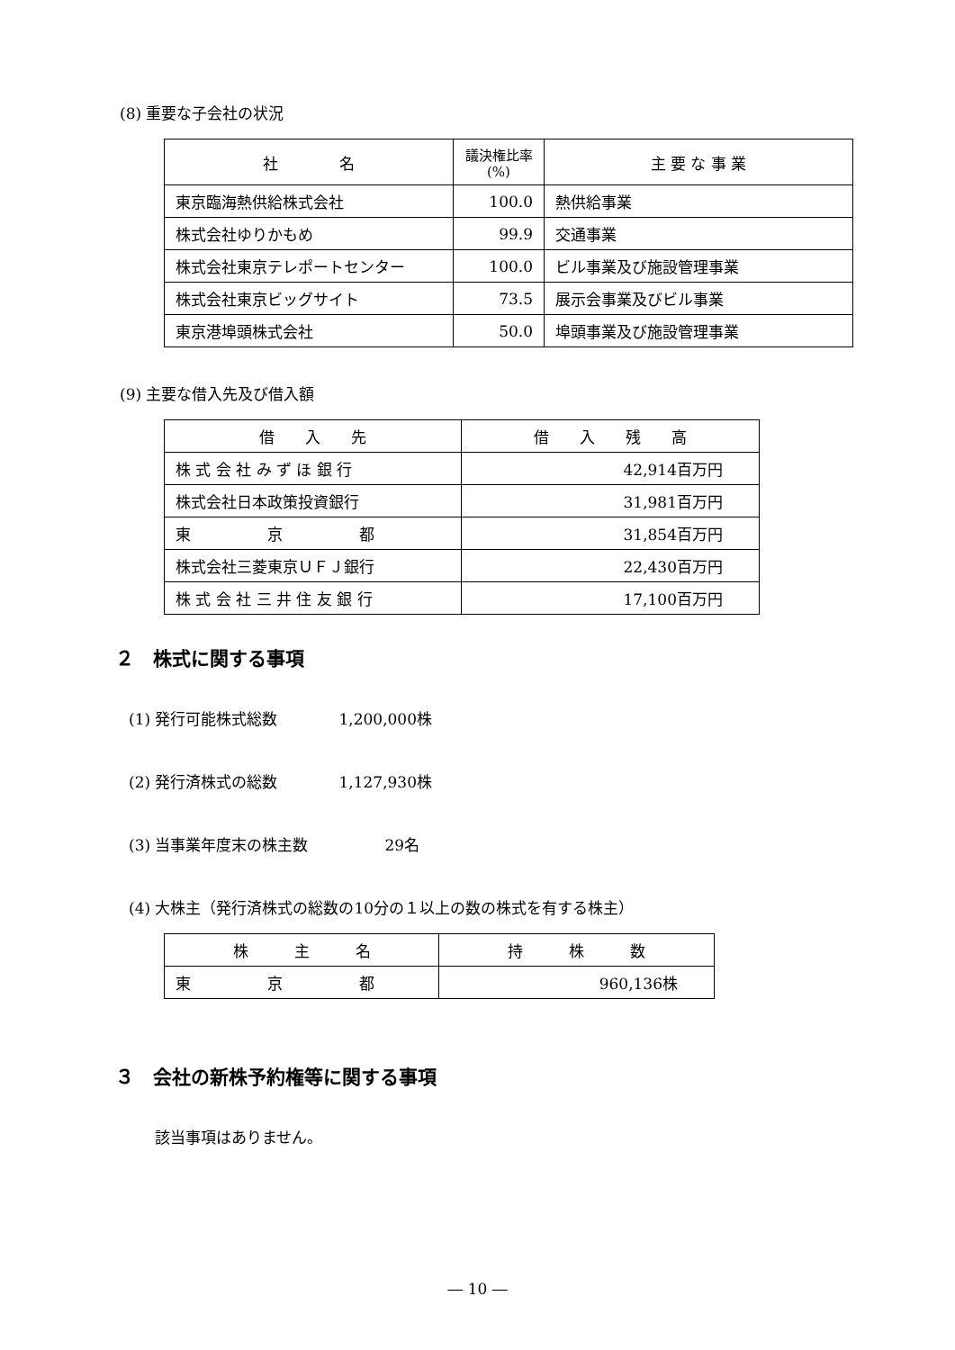(8) 重要な子会社の状況
| 社 名 | 議決権比率 (%) | 主 要 な 事 業 |
| --- | --- | --- |
| 東京臨海熱供給株式会社 | 100.0 | 熱供給事業 |
| 株式会社ゆりかもめ | 99.9 | 交通事業 |
| 株式会社東京テレポートセンター | 100.0 | ビル事業及び施設管理事業 |
| 株式会社東京ビッグサイト | 73.5 | 展示会事業及びビル事業 |
| 東京港埠頭株式会社 | 50.0 | 埠頭事業及び施設管理事業 |
(9) 主要な借入先及び借入額
| 借 入 先 | 借 入 残 高 |
| --- | --- |
| 株 式 会 社 み ず ほ 銀 行 | 42,914百万円 |
| 株式会社日本政策投資銀行 | 31,981百万円 |
| 東 京 都 | 31,854百万円 |
| 株式会社三菱東京ＵＦＪ銀行 | 22,430百万円 |
| 株 式 会 社 三 井 住 友 銀 行 | 17,100百万円 |
２　株式に関する事項
(1) 発行可能株式総数　　　　1,200,000株
(2) 発行済株式の総数　　　　1,127,930株
(3) 当事業年度末の株主数　　　　　29名
(4) 大株主（発行済株式の総数の10分の１以上の数の株式を有する株主）
| 株 主 名 | 持 株 数 |
| --- | --- |
| 東 京 都 | 960,136株 |
３　会社の新株予約権等に関する事項
該当事項はありません。
― 10 ―